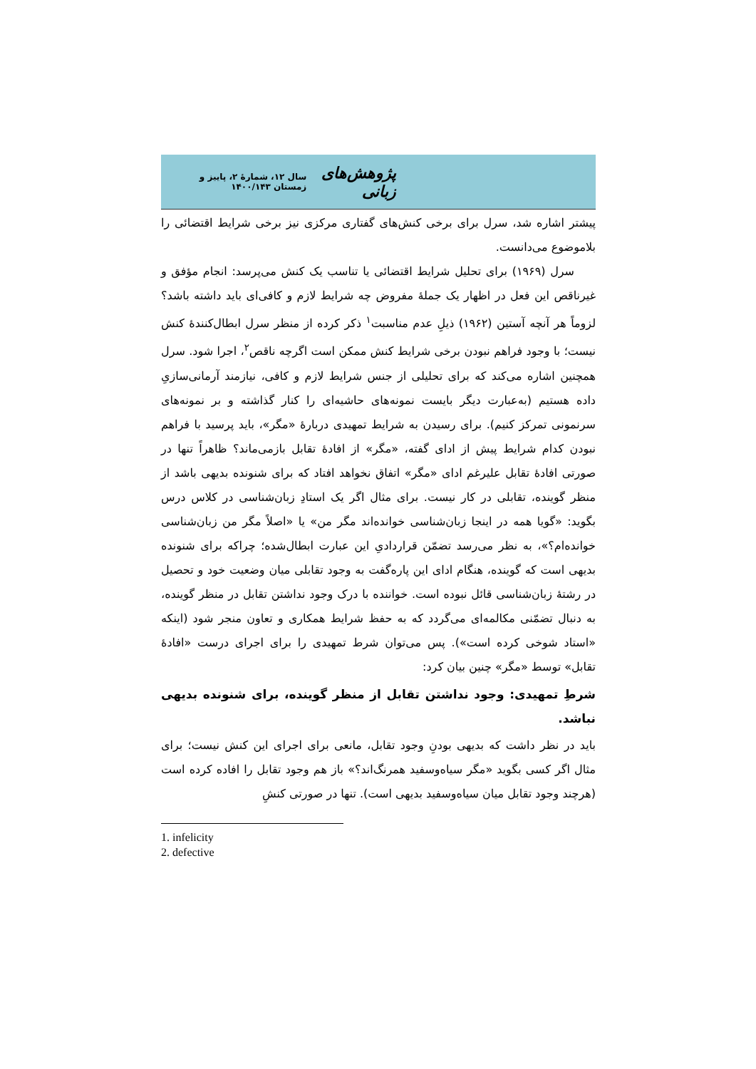پژوهش‌های زبانی سال ۱۲، شمارهٔ ۲، پاییز و زمستان ۱۴۰۰/۱۴۳
پیشتر اشاره شد، سرل برای برخی کنش‌های گفتاری مرکزی نیز برخی شرایط اقتضائی را بلاموضوع می‌دانست.
سرل (۱۹۶۹) برای تحلیل شرایط اقتضائی یا تناسب یک کنش می‌پرسد: انجام مؤفق و غیرناقص این فعل در اظهار یک جملهٔ مفروض چه شرایط لازم و کافی‌ای باید داشته باشد؟ لزوماً هر آنچه آستین (۱۹۶۲) ذیلِ عدم مناسبت<sup>۱</sup> ذکر کرده از منظر سرل ابطال‌کنندهٔ کنش نیست؛ با وجود فراهم نبودن برخی شرایط کنش ممکن است اگرچه ناقص<sup>۲</sup>، اجرا شود. سرل همچنین اشاره می‌کند که برای تحلیلی از جنس شرایط لازم و کافی، نیازمند آرمانی‌سازیِ داده هستیم (به‌عبارت دیگر بایست نمونه‌های حاشیه‌ای را کنار گذاشته و بر نمونه‌های سرنمونی تمرکز کنیم). برای رسیدن به شرایط تمهیدی دربارهٔ «مگر»، باید پرسید با فراهم نبودن کدام شرایط پیش از ادای گفته، «مگر» از افادهٔ تقابل بازمی‌ماند؟ ظاهراً تنها در صورتی افادهٔ تقابل علیرغم ادای «مگر» اتفاق نخواهد افتاد که برای شنونده بدیهی باشد از منظر گوینده، تقابلی در کار نیست. برای مثال اگر یک استادِ زبان‌شناسی در کلاس درس بگوید: «گویا همه در اینجا زبان‌شناسی خوانده‌اند مگر من» یا «اصلاً مگر من زبان‌شناسی خوانده‌ام؟»، به نظر می‌رسد تضمّن قراردادیِ این عبارت ابطال‌شده؛ چراکه برای شنونده بدیهی است که گوینده، هنگام ادای این پاره‌گفت به وجود تقابلی میان وضعیت خود و تحصیل در رشتهٔ زبان‌شناسی قائل نبوده است. خواننده با درک وجود نداشتن تقابل در منظر گوینده، به دنبال تضمّنی مکالمه‌ای می‌گردد که به حفظ شرایط همکاری و تعاون منجر شود (اینکه «استاد شوخی کرده است»). پس می‌توان شرط تمهیدی را برای اجرای درست «افادهٔ تقابل» توسط «مگر» چنین بیان کرد:
شرطِ تمهیدی: وجود نداشتن تقابل از منظر گوینده، برای شنونده بدیهی نباشد.
باید در نظر داشت که بدیهی بودنِ وجود تقابل، مانعی برای اجرای این کنش نیست؛ برای مثال اگر کسی بگوید «مگر سیاه‌وسفید همرنگ‌اند؟» باز هم وجود تقابل را افاده کرده است (هرچند وجود تقابل میان سیاه‌وسفید بدیهی است). تنها در صورتی کنشِ
1. infelicity
2. defective